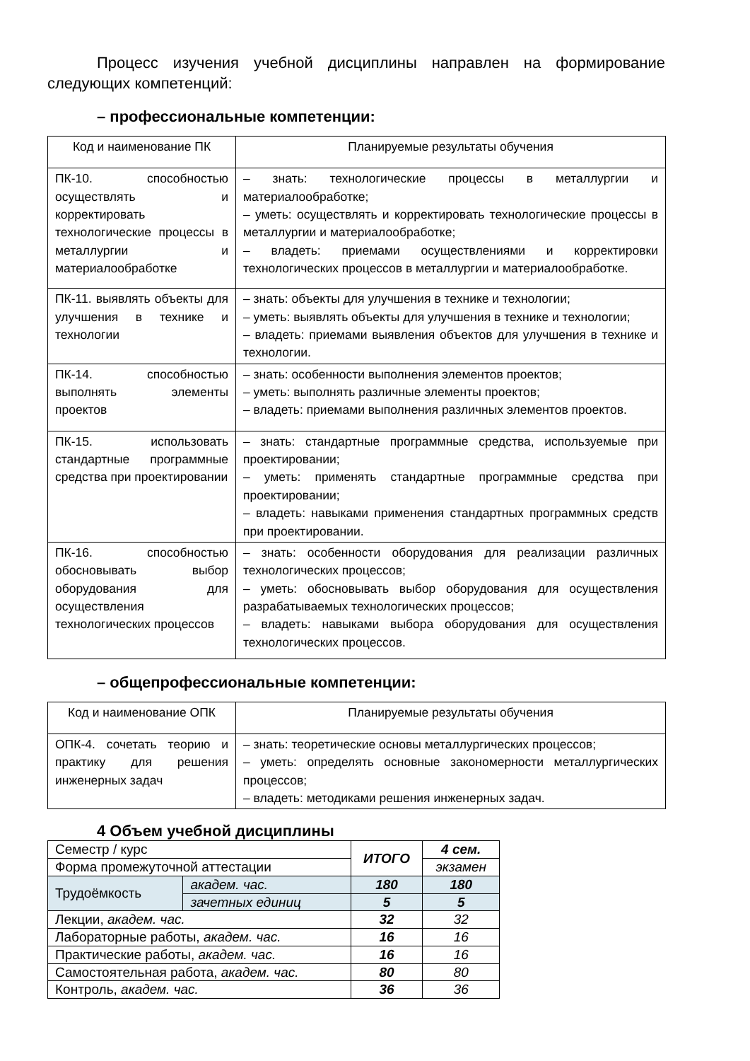Процесс изучения учебной дисциплины направлен на формирование следующих компетенций:
– профессиональные компетенции:
| Код и наименование ПК | Планируемые результаты обучения |
| ПК-10. способностью осуществлять и корректировать технологические процессы в металлургии и материалообработке | – знать: технологические процессы в металлургии и материалообработке; – уметь: осуществлять и корректировать технологические процессы в металлургии и материалообработке; – владеть: приемами осуществлениями и корректировки технологических процессов в металлургии и материалообработке. |
| ПК-11. выявлять объекты для улучшения в технике и технологии | – знать: объекты для улучшения в технике и технологии; – уметь: выявлять объекты для улучшения в технике и технологии; – владеть: приемами выявления объектов для улучшения в технике и технологии. |
| ПК-14. способностью выполнять элементы проектов | – знать: особенности выполнения элементов проектов; – уметь: выполнять различные элементы проектов; – владеть: приемами выполнения различных элементов проектов. |
| ПК-15. использовать стандартные программные средства при проектировании | – знать: стандартные программные средства, используемые при проектировании; – уметь: применять стандартные программные средства при проектировании; – владеть: навыками применения стандартных программных средств при проектировании. |
| ПК-16. способностью обосновывать выбор оборудования для осуществления технологических процессов | – знать: особенности оборудования для реализации различных технологических процессов; – уметь: обосновывать выбор оборудования для осуществления разрабатываемых технологических процессов; – владеть: навыками выбора оборудования для осуществления технологических процессов. |
– общепрофессиональные компетенции:
| Код и наименование ОПК | Планируемые результаты обучения |
| ОПК-4. сочетать теорию и практику для решения инженерных задач | – знать: теоретические основы металлургических процессов; – уметь: определять основные закономерности металлургических процессов; – владеть: методиками решения инженерных задач. |
4 Объем учебной дисциплины
| Семестр / курс | | ИТОГО | 4 сем. |
| Форма промежуточной аттестации | | | экзамен |
| Трудоёмкость | академ. час. | 180 | 180 |
| | зачетных единиц | 5 | 5 |
| Лекции, академ. час. | | 32 | 32 |
| Лабораторные работы, академ. час. | | 16 | 16 |
| Практические работы, академ. час. | | 16 | 16 |
| Самостоятельная работа, академ. час. | | 80 | 80 |
| Контроль, академ. час. | | 36 | 36 |